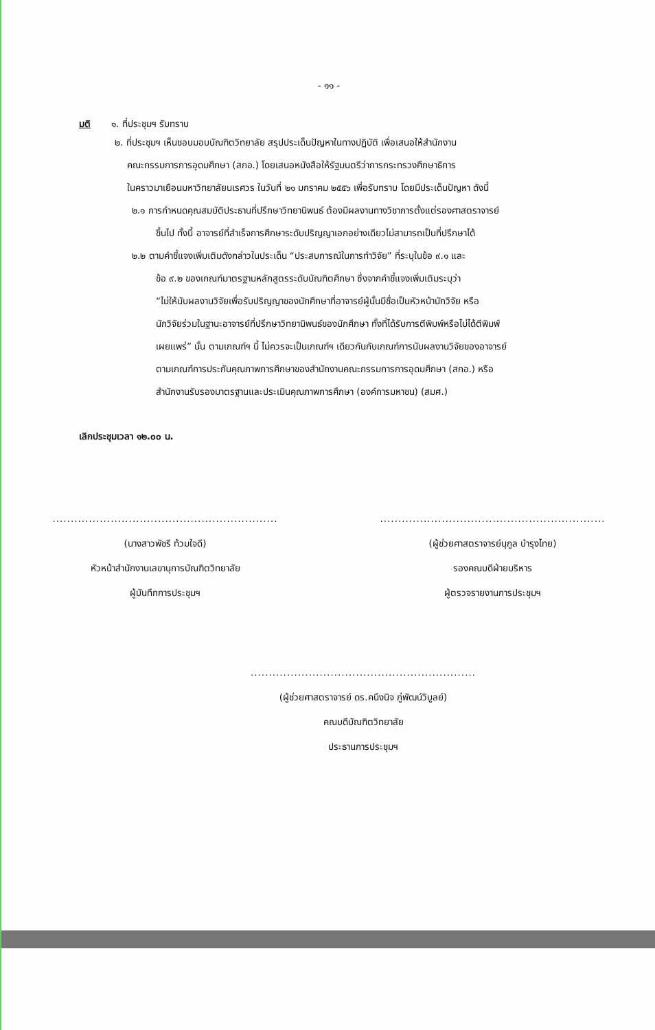- ๑๑ -
มติ ๑. ที่ประชุมฯ รับทราบ
๒. ที่ประชุมฯ เห็นชอบมอบบัณฑิตวิทยาลัย สรุปประเด็นปัญหาในทางปฏิบัติ เพื่อเสนอให้สำนักงาน
คณะกรรมการการอุดมศึกษา (สกอ.) โดยเสนอหนังสือให้รัฐมนตรีว่าการกระทรวงศึกษาธิการ
ในคราวมาเยือนมหาวิทยาลัยนเรศวร ในวันที่ ๒๑ มกราคม ๒๕๕๖ เพื่อรับทราบ โดยมีประเด็นปัญหา ดังนี้
๒.๑ การกำหนดคุณสมบัติประธานที่ปรึกษาวิทยานิพนธ์ ต้องมีผลงานทางวิชาการตั้งแต่รองศาสตราจารย์
ขึ้นไป ทั้งนี้ อาจารย์ที่สำเร็จการศึกษาระดับปริญญาเอกอย่างเดียวไม่สามารถเป็นที่ปรึกษาได้
๒.๒ ตามคำชี้แจงเพิ่มเติมดังกล่าวในประเด็น “ประสบการณ์ในการทำวิจัย” ที่ระบุในข้อ ๙.๑ และ
ข้อ ๙.๒ ของเกณฑ์มาตรฐานหลักสูตรระดับบัณฑิตศึกษา ซึ่งจากคำชี้แจงเพิ่มเติมระบุว่า
“ไม่ให้นับผลงานวิจัยเพื่อรับปริญญาของนักศึกษาที่อาจารย์ผู้นั้นมีชื่อเป็นหัวหน้านักวิจัย หรือ
นักวิจัยร่วมในฐานะอาจารย์ที่ปรึกษาวิทยานิพนธ์ของนักศึกษา ทั้งที่ได้รับการตีพิมพ์หรือไม่ได้ตีพิมพ์
เผยแพร่” นั้น ตามเกณฑ์ฯ นี้ ไม่ควรจะเป็นเกณฑ์ฯ เดียวกันกับเกณฑ์การนับผลงานวิจัยของอาจารย์
ตามเกณฑ์การประกันคุณภาพการศึกษาของสำนักงานคณะกรรมการการอุดมศึกษา (สกอ.) หรือ
สำนักงานรับรองมาตรฐานและประเมินคุณภาพการศึกษา (องค์การมหาชน) (สมศ.)
เลิกประชุมเวลา ๑๒.๐๐ น.
..............................................................
(นางสาวพัชรี ท้วมใจดี)
หัวหน้าสำนักงานเลขานุการบัณฑิตวิทยาลัย
ผู้บันทึกการประชุมฯ
..............................................................
(ผู้ช่วยศาสตราจารย์นุกูล บำรุงไทย)
รองคณบดีฝ่ายบริหาร
ผู้ตรวจรายงานการประชุมฯ
..............................................................
(ผู้ช่วยศาสตราจารย์ ดร.คนึงนิจ ภู่พัฒน์วิบูลย์)
คณบดีบัณฑิตวิทยาลัย
ประธานการประชุมฯ